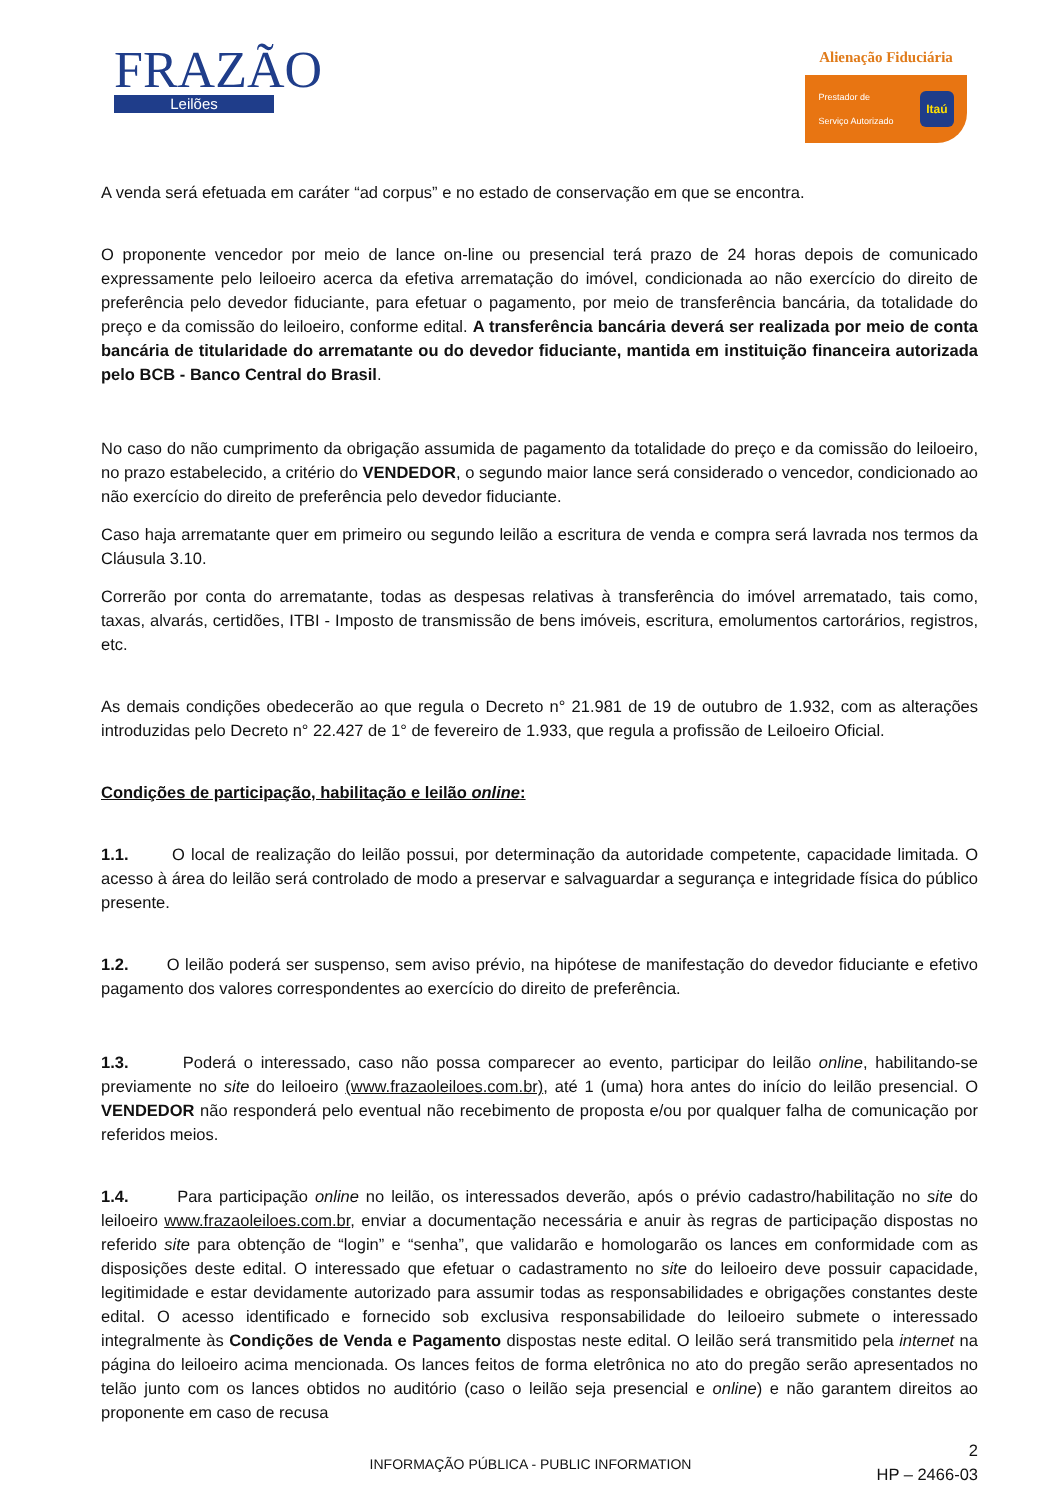FRAZÃO
Leilões
Alienação Fiduciária
Prestador de
Serviço Autorizado Itaú
A venda será efetuada em caráter “ad corpus” e no estado de conservação em que se encontra.
O proponente vencedor por meio de lance on-line ou presencial terá prazo de 24 horas depois de comunicado expressamente pelo leiloeiro acerca da efetiva arrematação do imóvel, condicionada ao não exercício do direito de preferência pelo devedor fiduciante, para efetuar o pagamento, por meio de transferência bancária, da totalidade do preço e da comissão do leiloeiro, conforme edital. A transferência bancária deverá ser realizada por meio de conta bancária de titularidade do arrematante ou do devedor fiduciante, mantida em instituição financeira autorizada pelo BCB - Banco Central do Brasil.
No caso do não cumprimento da obrigação assumida de pagamento da totalidade do preço e da comissão do leiloeiro, no prazo estabelecido, a critério do VENDEDOR, o segundo maior lance será considerado o vencedor, condicionado ao não exercício do direito de preferência pelo devedor fiduciante.
Caso haja arrematante quer em primeiro ou segundo leilão a escritura de venda e compra será lavrada nos termos da Cláusula 3.10.
Correrão por conta do arrematante, todas as despesas relativas à transferência do imóvel arrematado, tais como, taxas, alvarás, certidões, ITBI - Imposto de transmissão de bens imóveis, escritura, emolumentos cartorários, registros, etc.
As demais condições obedecerão ao que regula o Decreto n° 21.981 de 19 de outubro de 1.932, com as alterações introduzidas pelo Decreto n° 22.427 de 1° de fevereiro de 1.933, que regula a profissão de Leiloeiro Oficial.
Condições de participação, habilitação e leilão online:
1.1. O local de realização do leilão possui, por determinação da autoridade competente, capacidade limitada. O acesso à área do leilão será controlado de modo a preservar e salvaguardar a segurança e integridade física do público presente.
1.2. O leilão poderá ser suspenso, sem aviso prévio, na hipótese de manifestação do devedor fiduciante e efetivo pagamento dos valores correspondentes ao exercício do direito de preferência.
1.3. Poderá o interessado, caso não possa comparecer ao evento, participar do leilão online, habilitando-se previamente no site do leiloeiro (www.frazaoleiloes.com.br), até 1 (uma) hora antes do início do leilão presencial. O VENDEDOR não responderá pelo eventual não recebimento de proposta e/ou por qualquer falha de comunicação por referidos meios.
1.4. Para participação online no leilão, os interessados deverão, após o prévio cadastro/habilitação no site do leiloeiro www.frazaoleiloes.com.br, enviar a documentação necessária e anuir às regras de participação dispostas no referido site para obtenção de “login” e “senha”, que validarão e homologarão os lances em conformidade com as disposições deste edital. O interessado que efetuar o cadastramento no site do leiloeiro deve possuir capacidade, legitimidade e estar devidamente autorizado para assumir todas as responsabilidades e obrigações constantes deste edital. O acesso identificado e fornecido sob exclusiva responsabilidade do leiloeiro submete o interessado integralmente às Condições de Venda e Pagamento dispostas neste edital. O leilão será transmitido pela internet na página do leiloeiro acima mencionada. Os lances feitos de forma eletrônica no ato do pregão serão apresentados no telão junto com os lances obtidos no auditório (caso o leilão seja presencial e online) e não garantem direitos ao proponente em caso de recusa
2
HP – 2466-03
INFORMAÇÃO PÚBLICA - PUBLIC INFORMATION